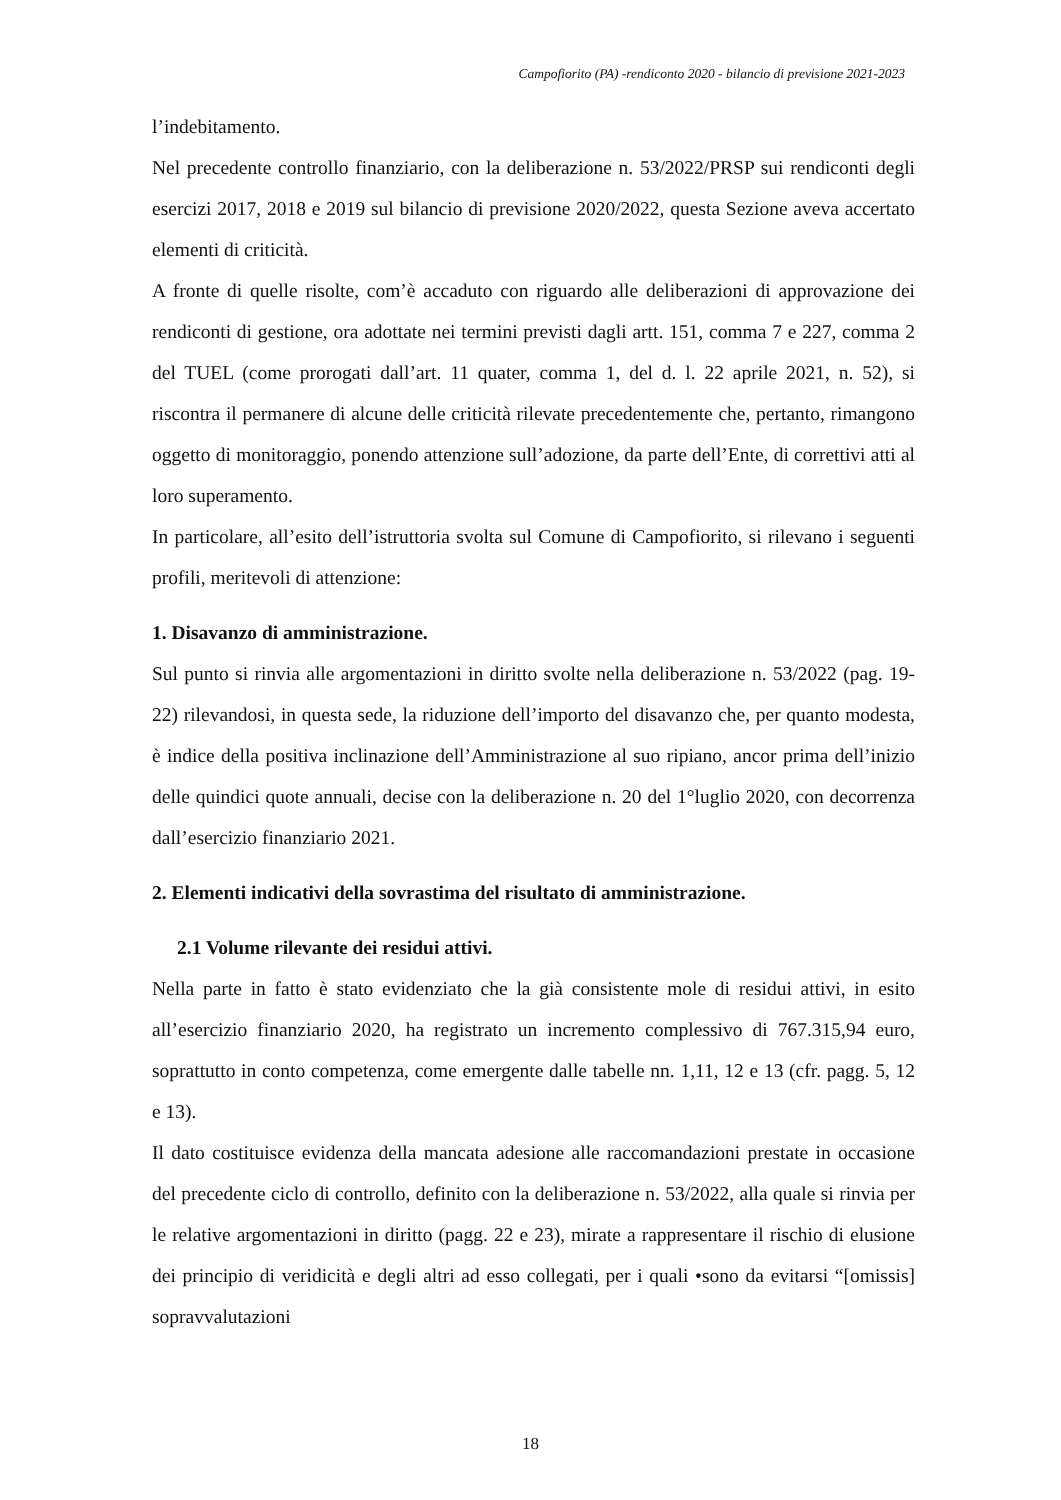Campofiorito (PA) -rendiconto 2020 - bilancio di previsione 2021-2023
l’indebitamento.
Nel precedente controllo finanziario, con la deliberazione n. 53/2022/PRSP sui rendiconti degli esercizi 2017, 2018 e 2019 sul bilancio di previsione 2020/2022, questa Sezione aveva accertato elementi di criticità.
A fronte di quelle risolte, com’è accaduto con riguardo alle deliberazioni di approvazione dei rendiconti di gestione, ora adottate nei termini previsti dagli artt. 151, comma 7 e 227, comma 2 del TUEL (come prorogati dall’art. 11 quater, comma 1, del d. l. 22 aprile 2021, n. 52), si riscontra il permanere di alcune delle criticità rilevate precedentemente che, pertanto, rimangono oggetto di monitoraggio, ponendo attenzione sull’adozione, da parte dell’Ente, di correttivi atti al loro superamento.
In particolare, all’esito dell’istruttoria svolta sul Comune di Campofiorito, si rilevano i seguenti profili, meritevoli di attenzione:
1. Disavanzo di amministrazione.
Sul punto si rinvia alle argomentazioni in diritto svolte nella deliberazione n. 53/2022 (pag. 19-22) rilevandosi, in questa sede, la riduzione dell’importo del disavanzo che, per quanto modesta, è indice della positiva inclinazione dell’Amministrazione al suo ripiano, ancor prima dell’inizio delle quindici quote annuali, decise con la deliberazione n. 20 del 1°luglio 2020, con decorrenza dall’esercizio finanziario 2021.
2. Elementi indicativi della sovrastima del risultato di amministrazione.
2.1 Volume rilevante dei residui attivi.
Nella parte in fatto è stato evidenziato che la già consistente mole di residui attivi, in esito all’esercizio finanziario 2020, ha registrato un incremento complessivo di 767.315,94 euro, soprattutto in conto competenza, come emergente dalle tabelle nn. 1,11, 12 e 13 (cfr. pagg. 5, 12 e 13).
Il dato costituisce evidenza della mancata adesione alle raccomandazioni prestate in occasione del precedente ciclo di controllo, definito con la deliberazione n. 53/2022, alla quale si rinvia per le relative argomentazioni in diritto (pagg. 22 e 23), mirate a rappresentare il rischio di elusione dei principio di veridicità e degli altri ad esso collegati, per i quali •sono da evitarsi “[omissis] sopravvalutazioni
18